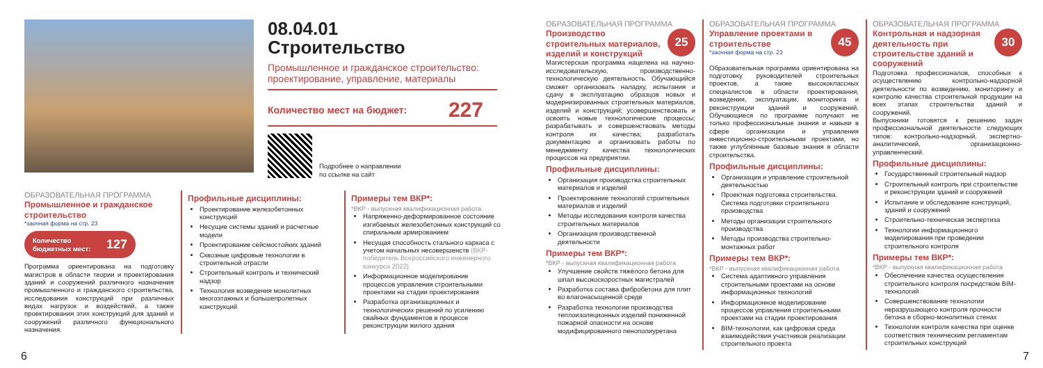08.04.01
Строительство
Промышленное и гражданское строительство: проектирование, управление, материалы
Количество мест на бюджет: 227
Подробнее о направлении
по ссылке на сайт
ОБРАЗОВАТЕЛЬНАЯ ПРОГРАММА
Промышленное и гражданское строительство
*заочная форма на стр. 23
Количество
бюджетных мест: 127
Программа ориентирована на подготовку магистров в области теории и проектирования зданий и сооружений различного назначения промышленного и гражданского строительства, исследования конструкций при различных видах нагрузок и воздействий, а также проектирования этих конструкций для зданий и сооружений различного функционального назначения.
Профильные дисциплины:
Проектирование железобетонных конструкций
Несущие системы зданий и расчетные модели
Проектирование сейсмостойких зданий
Сквозные цифровые технологии в строительной отрасли
Строительный контроль и технический надзор
Технология возведения монолитных многоэтажных и большепролетных конструкций
Примеры тем ВКР*:
*ВКР - выпускная квалификационная работа
Напряженно-деформированное состояние изгибаемых железобетонных конструкций со спиральным армированием
Несущая способность стального каркаса с учетом начальных несовершенств (ВКР-победитель Всероссийского инженерного конкурса 2022)
Информационное моделирование процессов управления строительными проектами на стадии проектирования
Разработка организационных и технологических решений по усилению свайных фундаментов в процессе реконструкции жилого здания
6
ОБРАЗОВАТЕЛЬНАЯ ПРОГРАММА
25
Производство строительных материалов, изделий и конструкций
Магистерская программа нацелена на научно-исследовательскую, производственно-технологическую деятельность. Обучающийся сможет организовать наладку, испытания и сдачу в эксплуатацию образцов новых и модернизированных строительных материалов, изделий и конструкций; усовершенствовать и освоить новые технологические процессы; разрабатывать и совершенствовать методы контроля их качества; разработать документацию и организовать работы по менеджменту качества технологических процессов на предприятии.
Профильные дисциплины:
Организация производства строительных материалов и изделий
Проектирование технологий строительных материалов и изделий
Методы исследования контроля качества строительных материалов
Организация производственной деятельности
Примеры тем ВКР*:
*ВКР - выпускная квалификационная работа
Улучшение свойств тяжёлого бетона для шпал высокоскоростных магистралей
Разработка состава фибробетона для плит во влагонасыщенной среде
Разработка технологии производства теплоизоляционных изделий пониженной пожарной опасности на основе модифицированного пенополиуретана
ОБРАЗОВАТЕЛЬНАЯ ПРОГРАММА
45
Управление проектами в строительстве
*заочная форма на стр. 23
Образовательная программа ориентирована на подготовку руководителей строительных проектов, а также высококлассных специалистов в области проектирования, возведения, эксплуатации, мониторинга и реконструкции зданий и сооружений. Обучающиеся по программе получают не только профессиональные знания и навыки в сфере организации и управления инвестиционно-строительными проектами, но также углублённые базовые знания в области строительства.
Профильные дисциплины:
Организация и управление строительной деятельностью
Проектная подготовка строительства. Система подготовки строительного производства
Методы организации строительного производства
Методы производства строительно-монтажных работ
Примеры тем ВКР*:
*ВКР - выпускная квалификационная работа
Система адаптивного управления строительными проектами на основе информационных технологий
Информационное моделирование процессов управления строительными проектами на стадии проектирования
BIM-технологии, как цифровая среда взаимодействия участников реализации строительного проекта
ОБРАЗОВАТЕЛЬНАЯ ПРОГРАММА
30
Контрольная и надзорная деятельность при строительстве зданий и сооружений
Подготовка профессионалов, способных к осуществлению контрольно-надзорной деятельности по возведению, мониторингу и контролю качества строительной продукции на всех этапах строительства зданий и сооружений.
Выпускники готовятся к решению задач профессиональной деятельности следующих типов: контрольно-надзорный, экспертно-аналитический, организационно-управленческий.
Профильные дисциплины:
Государственный строительный надзор
Строительный контроль при строительстве и реконструкции зданий и сооружений
Испытание и обследование конструкций, зданий и сооружений
Строительно-техническая экспертиза
Технологии информационного моделирования при проведении строительного контроля
Примеры тем ВКР*:
*ВКР - выпускная квалификационная работа
Обеспечение качества осуществления строительного контроля посредством BIM-технологий
Совершенствование технологии неразрушающего контроля прочности бетона в сборно-монолитных стенах
Технология контроля качества при оценке соответствия техническим регламентам строительных конструкций
7